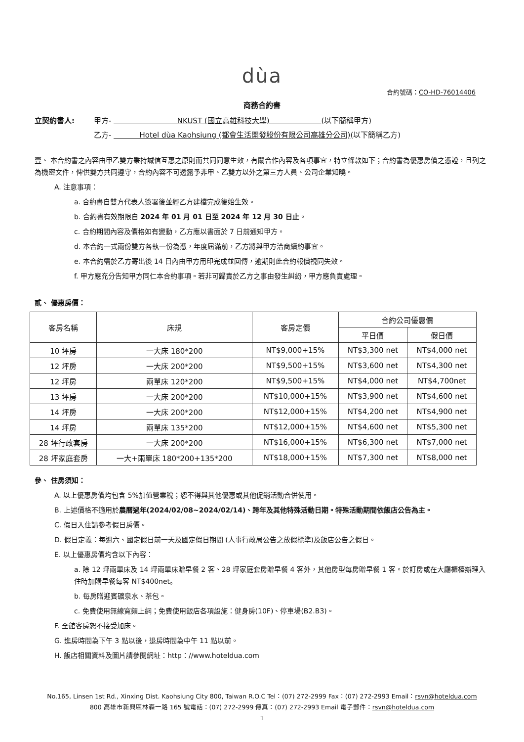dùa
合約號碼：CO-HD-76014406
商務合約書
立契約書人: 甲方- NKUST (國立高雄科技大學) (以下簡稱甲方) 乙方- Hotel dùa Kaohsiung (都會生活開發股份有限公司高雄分公司)(以下簡稱乙方)
壹、 本合約書之內容由甲乙雙方秉持誠信互惠之原則而共同同意生效，有關合作內容及各項事宜，特立條款如下；合約書為優惠房價之憑證，且列之為機密文件，俾供雙方共同遵守，合約內容不可透露予非甲、乙雙方以外之第三方人員、公司企業知曉。
A. 注意事項：
a. 合約書自雙方代表人簽署後並經乙方建檔完成後始生效。
b. 合約書有效期限自 2024 年 01 月 01 日至 2024 年 12 月 30 日止。
c. 合約期間內容及價格如有變動，乙方應以書面於 7 日前通知甲方。
d. 本合約一式兩份雙方各執一份為憑，年度屆滿前，乙方將與甲方洽商續約事宜。
e. 本合約需於乙方寄出後 14 日內由甲方用印完成並回傳，逾期則此合約報價視同失效。
f. 甲方應充分告知甲方同仁本合約事項。若非可歸責於乙方之事由發生糾紛，甲方應負責處理。
貳、 優惠房價：
| 客房名稱 | 床規 | 客房定價 | 合約公司優惠價 | |
| --- | --- | --- | --- | --- |
| | | | 平日價 | 假日價 |
| 10 坪房 | 一大床 180*200 | NT$9,000+15% | NT$3,300 net | NT$4,000 net |
| 12 坪房 | 一大床 200*200 | NT$9,500+15% | NT$3,600 net | NT$4,300 net |
| 12 坪房 | 兩單床 120*200 | NT$9,500+15% | NT$4,000 net | NT$4,700net |
| 13 坪房 | 一大床 200*200 | NT$10,000+15% | NT$3,900 net | NT$4,600 net |
| 14 坪房 | 一大床 200*200 | NT$12,000+15% | NT$4,200 net | NT$4,900 net |
| 14 坪房 | 兩單床 135*200 | NT$12,000+15% | NT$4,600 net | NT$5,300 net |
| 28 坪行政套房 | 一大床 200*200 | NT$16,000+15% | NT$6,300 net | NT$7,000 net |
| 28 坪家庭套房 | 一大+兩單床 180*200+135*200 | NT$18,000+15% | NT$7,300 net | NT$8,000 net |
參、 住房須知：
A. 以上優惠房價均包含 5%加值營業稅；恕不得與其他優惠或其他促銷活動合併使用。
B. 上述價格不適用於農曆過年(2024/02/08~2024/02/14)、跨年及其他特殊活動日期。特殊活動期間依飯店公告為主。
C. 假日入住請參考假日房價。
D. 假日定義：每週六、國定假日前一天及國定假日期間 (人事行政局公告之放假標準)及飯店公告之假日。
E. 以上優惠房價均含以下內容：
a. 除 12 坪兩單床及 14 坪兩單床贈早餐 2 客、28 坪家庭套房贈早餐 4 客外，其他房型每房贈早餐 1 客。於訂房或在大廳櫃檯辦理入住時加購早餐每客 NT$400net。
b. 每房贈迎賓礦泉水、茶包。
c. 免費使用無線寬頻上網；免費使用飯店各項設施：健身房(10F)、停車場(B2.B3)。
F. 全館客房恕不接受加床。
G. 進房時間為下午 3 點以後，退房時間為中午 11 點以前。
H. 飯店相關資料及圖片請參閱網址：http：//www.hoteldua.com
No.165, Linsen 1st Rd., Xinxing Dist. Kaohsiung City 800, Taiwan R.O.C Tel：(07) 272-2999 Fax：(07) 272-2993 Email：rsvn@hoteldua.com
800 高雄市新興區林森一路 165 號電話：(07) 272-2999 傳真：(07) 272-2993 Email 電子郵件：rsvn@hoteldua.com
1